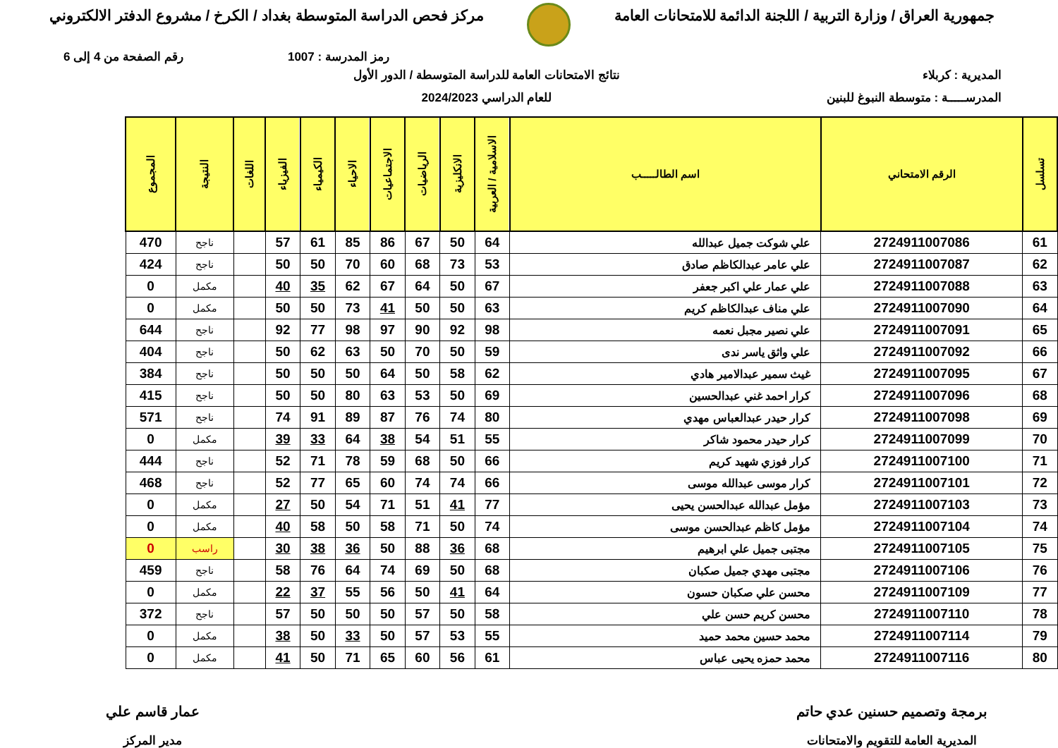جمهورية العراق / وزارة التربية / اللجنة الدائمة للامتحانات العامة
مركز فحص الدراسة المتوسطة بغداد / الكرخ / مشروع الدفتر الالكتروني
رمز المدرسة : 1007 رقم الصفحة من 4 إلى 6
المديرية : كربلاء
المدرســـــة : متوسطة النبوغ للبنين
نتائج الامتحانات العامة للدراسة المتوسطة / الدور الأول
للعام الدراسي 2024/2023
| تسلسل | الرقم الامتحاني | اسم الطالـــــب | الاسلامية / العربية | الانكليزية | الرياضيات | الاجتماعيات | الاحياء | الكيمياء | الفيزياء | اللغات | النتيجة | المجموع |
| --- | --- | --- | --- | --- | --- | --- | --- | --- | --- | --- | --- | --- |
| 61 | 2724911007086 | علي شوكت جميل عبدالله | 64 | 50 | 67 | 86 | 85 | 61 | 57 | | ناجح | 470 |
| 62 | 2724911007087 | علي عامر عبدالكاظم صادق | 53 | 73 | 68 | 60 | 70 | 50 | 50 | | ناجح | 424 |
| 63 | 2724911007088 | علي عمار علي اكبر جعفر | 67 | 50 | 64 | 67 | 62 | 35 | 40 | | مكمل | 0 |
| 64 | 2724911007090 | علي مناف عبدالكاظم كريم | 63 | 50 | 50 | 41 | 73 | 50 | 50 | | مكمل | 0 |
| 65 | 2724911007091 | علي نصير مجبل نعمه | 98 | 92 | 90 | 97 | 98 | 77 | 92 | | ناجح | 644 |
| 66 | 2724911007092 | علي واثق ياسر ندى | 59 | 50 | 70 | 50 | 63 | 62 | 50 | | ناجح | 404 |
| 67 | 2724911007095 | غيث سمير عبدالامير هادي | 62 | 58 | 50 | 64 | 50 | 50 | 50 | | ناجح | 384 |
| 68 | 2724911007096 | كرار احمد غني عبدالحسين | 69 | 50 | 53 | 63 | 80 | 50 | 50 | | ناجح | 415 |
| 69 | 2724911007098 | كرار حيدر عبدالعباس مهدي | 80 | 74 | 76 | 87 | 89 | 91 | 74 | | ناجح | 571 |
| 70 | 2724911007099 | كرار حيدر محمود شاكر | 55 | 51 | 54 | 38 | 64 | 33 | 39 | | مكمل | 0 |
| 71 | 2724911007100 | كرار فوزي شهيد كريم | 66 | 50 | 68 | 59 | 78 | 71 | 52 | | ناجح | 444 |
| 72 | 2724911007101 | كرار موسى عبدالله موسى | 66 | 74 | 74 | 60 | 65 | 77 | 52 | | ناجح | 468 |
| 73 | 2724911007103 | مؤمل عبدالله عبدالحسن يحيى | 77 | 41 | 51 | 71 | 54 | 50 | 27 | | مكمل | 0 |
| 74 | 2724911007104 | مؤمل كاظم عبدالحسن موسى | 74 | 50 | 71 | 58 | 50 | 58 | 40 | | مكمل | 0 |
| 75 | 2724911007105 | مجتبى جميل علي ابرهيم | 68 | 36 | 88 | 50 | 36 | 38 | 30 | | راسب | 0 |
| 76 | 2724911007106 | مجتبى مهدي جميل صكبان | 68 | 50 | 69 | 74 | 64 | 76 | 58 | | ناجح | 459 |
| 77 | 2724911007109 | محسن علي صكبان حسون | 64 | 41 | 50 | 56 | 55 | 37 | 22 | | مكمل | 0 |
| 78 | 2724911007110 | محسن كريم حسن علي | 58 | 50 | 57 | 50 | 50 | 50 | 57 | | ناجح | 372 |
| 79 | 2724911007114 | محمد حسين محمد حميد | 55 | 53 | 57 | 50 | 33 | 50 | 38 | | مكمل | 0 |
| 80 | 2724911007116 | محمد حمزه يحيى عباس | 61 | 56 | 60 | 65 | 71 | 50 | 41 | | مكمل | 0 |
برمجة وتصميم حسنين عدي حاتم
المديرية العامة للتقويم والامتحانات
عمار قاسم علي
مدير المركز